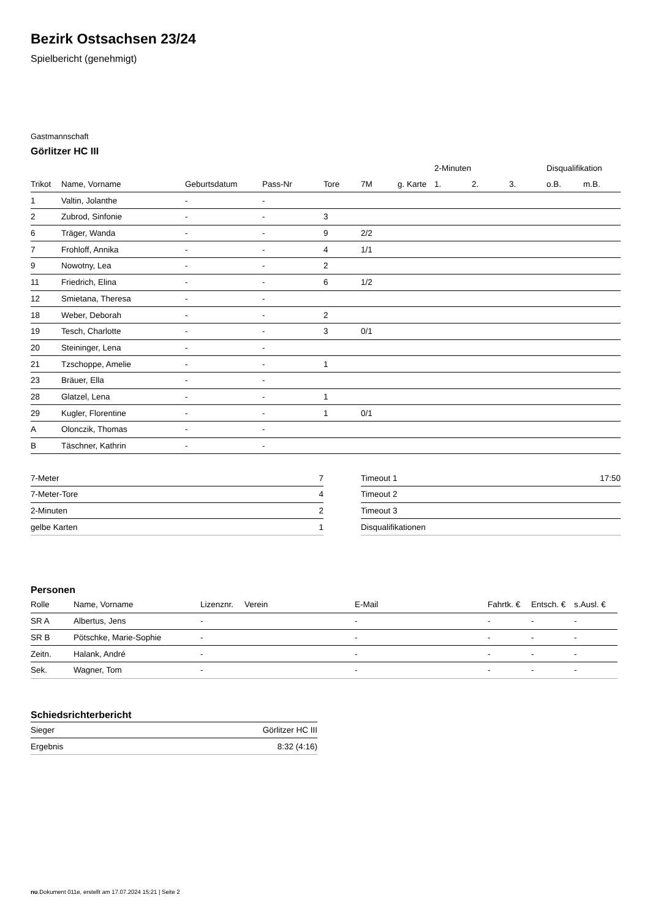Bezirk Ostsachsen 23/24
Spielbericht (genehmigt)
Gastmannschaft
Görlitzer HC III
| | | | | | | | 2-Minuten | | | Disqualifikation | |
| --- | --- | --- | --- | --- | --- | --- | --- | --- | --- | --- | --- |
| Trikot | Name, Vorname | Geburtsdatum | Pass-Nr | Tore | 7M | g. Karte | 1. | 2. | 3. | o.B. | m.B. |
| 1 | Valtin, Jolanthe | - | - | | | | | | | | |
| 2 | Zubrod, Sinfonie | - | - | 3 | | | | | | | |
| 6 | Träger, Wanda | - | - | 9 | 2/2 | | | | | | |
| 7 | Frohloff, Annika | - | - | 4 | 1/1 | | | | | | |
| 9 | Nowotny, Lea | - | - | 2 | | | | | | | |
| 11 | Friedrich, Elina | - | - | 6 | 1/2 | | | | | | |
| 12 | Smietana, Theresa | - | - | | | | | | | | |
| 18 | Weber, Deborah | - | - | 2 | | | | | | | |
| 19 | Tesch, Charlotte | - | - | 3 | 0/1 | | | | | | |
| 20 | Steininger, Lena | - | - | | | | | | | | |
| 21 | Tzschoppe, Amelie | - | - | 1 | | | | | | | |
| 23 | Bräuer, Ella | - | - | | | | | | | | |
| 28 | Glatzel, Lena | - | - | 1 | | | | | | | |
| 29 | Kugler, Florentine | - | - | 1 | 0/1 | | | | | | |
| A | Olonczik, Thomas | - | - | | | | | | | | |
| B | Täschner, Kathrin | - | - | | | | | | | | |
| 7-Meter | 7 |
| 7-Meter-Tore | 4 |
| 2-Minuten | 2 |
| gelbe Karten | 1 |
| Timeout 1 | 17:50 |
| Timeout 2 | |
| Timeout 3 | |
| Disqualifikationen | |
Personen
| Rolle | Name, Vorname | Lizenznr. | Verein | E-Mail | Fahrtk. € | Entsch. € | s.Ausl. € |
| --- | --- | --- | --- | --- | --- | --- | --- |
| SR A | Albertus, Jens | - | | - | - | - | - |
| SR B | Pötschke, Marie-Sophie | - | | - | - | - | - |
| Zeitn. | Halank, André | - | | - | - | - | - |
| Sek. | Wagner, Tom | - | | - | - | - | - |
Schiedsrichterbericht
| Sieger | Görlitzer HC III |
| Ergebnis | 8:32 (4:16) |
nu.Dokument 011e, erstellt am 17.07.2024 15:21 | Seite 2